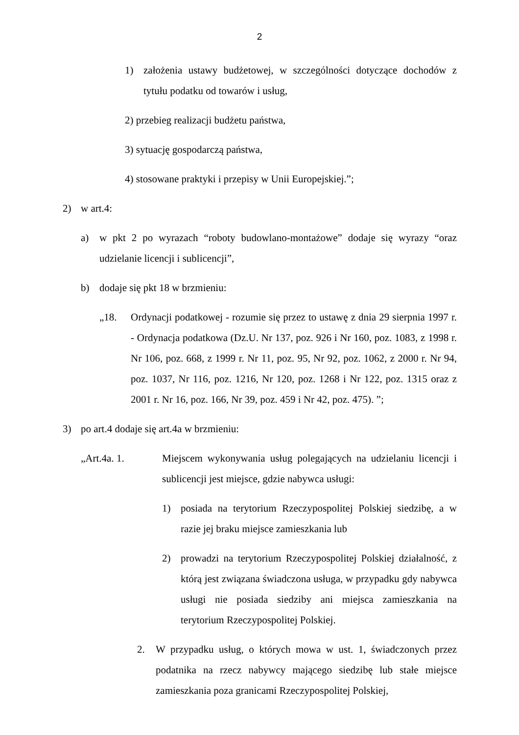2
1) założenia ustawy budżetowej, w szczególności dotyczące dochodów z tytułu podatku od towarów i usług,
2) przebieg realizacji budżetu państwa,
3) sytuację gospodarczą państwa,
4) stosowane praktyki i przepisy w Unii Europejskiej.”;
2) w art.4:
a) w pkt 2 po wyrazach “roboty budowlano-montażowe” dodaje się wyrazy “oraz udzielanie licencji i sublicencji”,
b) dodaje się pkt 18 w brzmieniu:
„18. Ordynacji podatkowej - rozumie się przez to ustawę z dnia 29 sierpnia 1997 r. - Ordynacja podatkowa (Dz.U. Nr 137, poz. 926 i Nr 160, poz. 1083, z 1998 r. Nr 106, poz. 668, z 1999 r. Nr 11, poz. 95, Nr 92, poz. 1062, z 2000 r. Nr 94, poz. 1037, Nr 116, poz. 1216, Nr 120, poz. 1268 i Nr 122, poz. 1315 oraz z 2001 r. Nr 16, poz. 166, Nr 39, poz. 459 i Nr 42, poz. 475). ”;
3) po art.4 dodaje się art.4a w brzmieniu:
„Art.4a. 1. Miejscem wykonywania usług polegających na udzielaniu licencji i sublicencji jest miejsce, gdzie nabywca usługi:
1) posiada na terytorium Rzeczypospolitej Polskiej siedzibę, a w razie jej braku miejsce zamieszkania lub
2) prowadzi na terytorium Rzeczypospolitej Polskiej działalność, z którą jest związana świadczona usługa, w przypadku gdy nabywca usługi nie posiada siedziby ani miejsca zamieszkania na terytorium Rzeczypospolitej Polskiej.
2. W przypadku usług, o których mowa w ust. 1, świadczonych przez podatnika na rzecz nabywcy mającego siedzibę lub stałe miejsce zamieszkania poza granicami Rzeczypospolitej Polskiej,